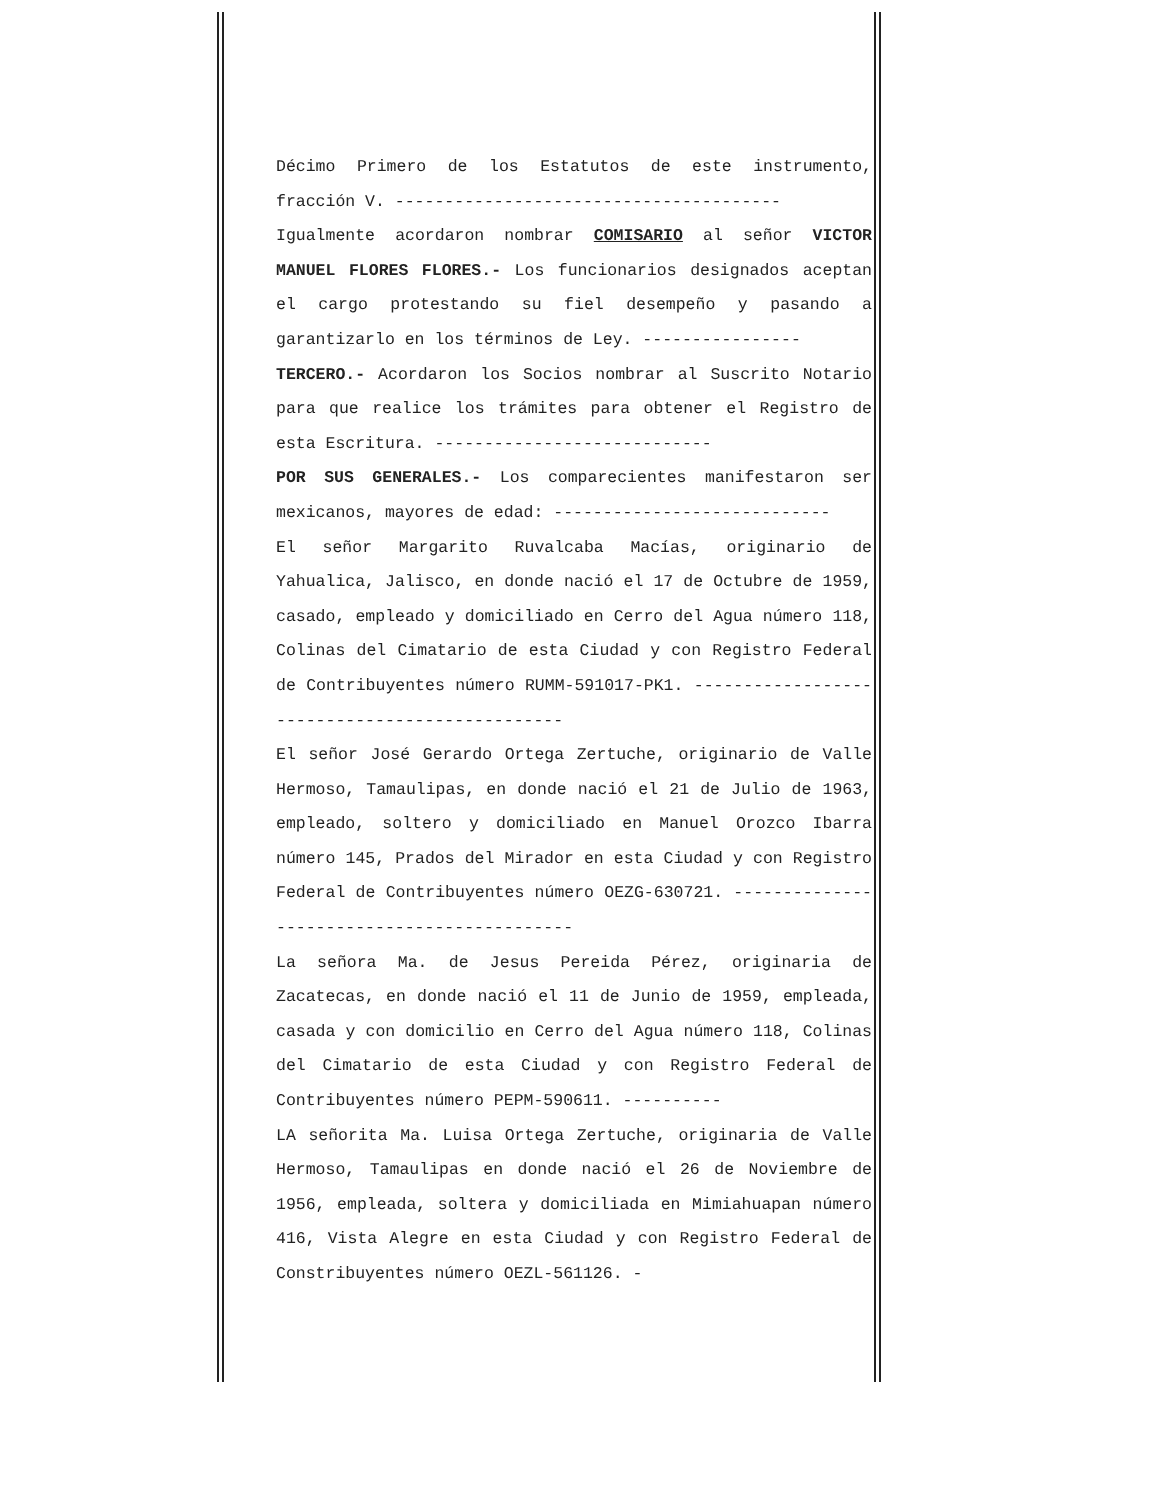Décimo Primero de los Estatutos de este instrumento, fracción V. ---------------------------------------
Igualmente acordaron nombrar COMISARIO al señor VICTOR MANUEL FLORES FLORES.- Los funcionarios designados aceptan el cargo protestando su fiel desempeño y pasando a garantizarlo en los términos de Ley. ----------------
TERCERO.- Acordaron los Socios nombrar al Suscrito Notario para que realice los trámites para obtener el Registro de esta Escritura. ----------------------------
POR SUS GENERALES.- Los comparecientes manifestaron ser mexicanos, mayores de edad: ----------------------------
El señor Margarito Ruvalcaba Macías, originario de Yahualica, Jalisco, en donde nació el 17 de Octubre de 1959, casado, empleado y domiciliado en Cerro del Agua número 118, Colinas del Cimatario de esta Ciudad y con Registro Federal de Contribuyentes número RUMM-591017-PK1. -----------------------------------------------
El señor José Gerardo Ortega Zertuche, originario de Valle Hermoso, Tamaulipas, en donde nació el 21 de Julio de 1963, empleado, soltero y domiciliado en Manuel Orozco Ibarra número 145, Prados del Mirador en esta Ciudad y con Registro Federal de Contribuyentes número OEZG-630721. --------------------------------------------
La señora Ma. de Jesus Pereida Pérez, originaria de Zacatecas, en donde nació el 11 de Junio de 1959, empleada, casada y con domicilio en Cerro del Agua número 118, Colinas del Cimatario de esta Ciudad y con Registro Federal de Contribuyentes número PEPM-590611. ----------
LA señorita Ma. Luisa Ortega Zertuche, originaria de Valle Hermoso, Tamaulipas en donde nació el 26 de Noviembre de 1956, empleada, soltera y domiciliada en Mimiahuapan número 416, Vista Alegre en esta Ciudad y con Registro Federal de Constribuyentes número OEZL-561126. -